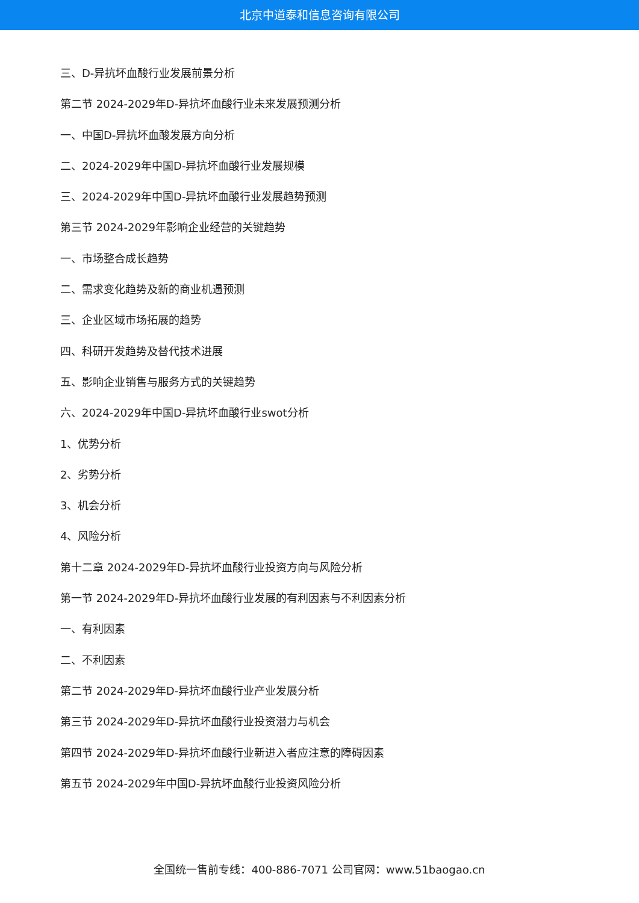北京中道泰和信息咨询有限公司
三、D-异抗坏血酸行业发展前景分析
第二节 2024-2029年D-异抗坏血酸行业未来发展预测分析
一、中国D-异抗坏血酸发展方向分析
二、2024-2029年中国D-异抗坏血酸行业发展规模
三、2024-2029年中国D-异抗坏血酸行业发展趋势预测
第三节 2024-2029年影响企业经营的关键趋势
一、市场整合成长趋势
二、需求变化趋势及新的商业机遇预测
三、企业区域市场拓展的趋势
四、科研开发趋势及替代技术进展
五、影响企业销售与服务方式的关键趋势
六、2024-2029年中国D-异抗坏血酸行业swot分析
1、优势分析
2、劣势分析
3、机会分析
4、风险分析
第十二章 2024-2029年D-异抗坏血酸行业投资方向与风险分析
第一节 2024-2029年D-异抗坏血酸行业发展的有利因素与不利因素分析
一、有利因素
二、不利因素
第二节 2024-2029年D-异抗坏血酸行业产业发展分析
第三节 2024-2029年D-异抗坏血酸行业投资潜力与机会
第四节 2024-2029年D-异抗坏血酸行业新进入者应注意的障碍因素
第五节 2024-2029年中国D-异抗坏血酸行业投资风险分析
全国统一售前专线：400-886-7071 公司官网：www.51baogao.cn